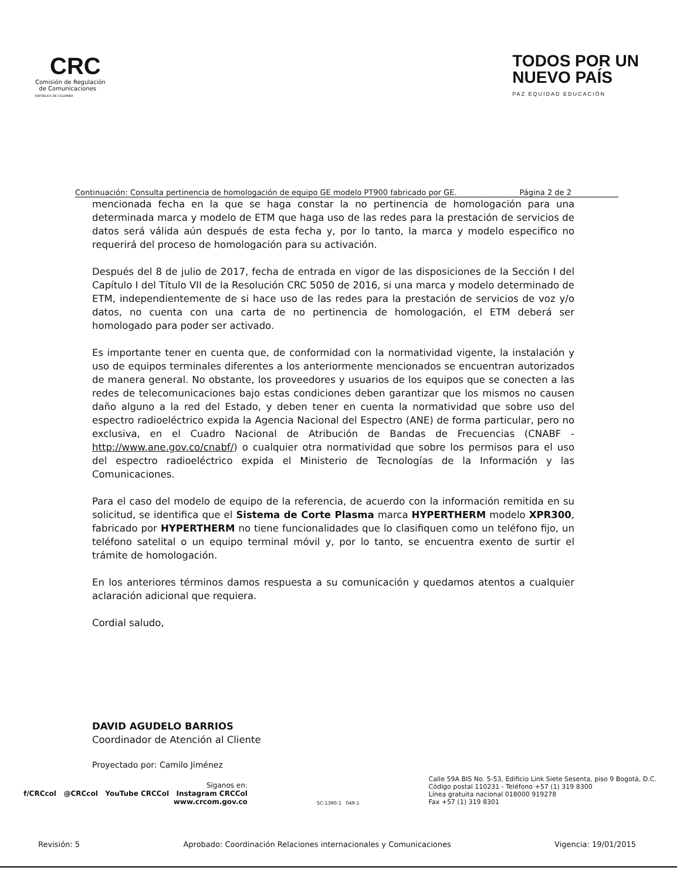CRC
Comisión de Regulación
de Comunicaciones
REPÚBLICA DE COLOMBIA
TODOS POR UN
NUEVO PAÍS
PAZ EQUIDAD EDUCACIÓN
Continuación: Consulta pertinencia de homologación de equipo GE modelo PT900 fabricado por GE. Página 2 de 2
mencionada fecha en la que se haga constar la no pertinencia de homologación para una determinada marca y modelo de ETM que haga uso de las redes para la prestación de servicios de datos será válida aún después de esta fecha y, por lo tanto, la marca y modelo especifico no requerirá del proceso de homologación para su activación.
Después del 8 de julio de 2017, fecha de entrada en vigor de las disposiciones de la Sección I del Capítulo I del Título VII de la Resolución CRC 5050 de 2016, si una marca y modelo determinado de ETM, independientemente de si hace uso de las redes para la prestación de servicios de voz y/o datos, no cuenta con una carta de no pertinencia de homologación, el ETM deberá ser homologado para poder ser activado.
Es importante tener en cuenta que, de conformidad con la normatividad vigente, la instalación y uso de equipos terminales diferentes a los anteriormente mencionados se encuentran autorizados de manera general. No obstante, los proveedores y usuarios de los equipos que se conecten a las redes de telecomunicaciones bajo estas condiciones deben garantizar que los mismos no causen daño alguno a la red del Estado, y deben tener en cuenta la normatividad que sobre uso del espectro radioeléctrico expida la Agencia Nacional del Espectro (ANE) de forma particular, pero no exclusiva, en el Cuadro Nacional de Atribución de Bandas de Frecuencias (CNABF - http://www.ane.gov.co/cnabf/) o cualquier otra normatividad que sobre los permisos para el uso del espectro radioeléctrico expida el Ministerio de Tecnologías de la Información y las Comunicaciones.
Para el caso del modelo de equipo de la referencia, de acuerdo con la información remitida en su solicitud, se identifica que el Sistema de Corte Plasma marca HYPERTHERM modelo XPR300, fabricado por HYPERTHERM no tiene funcionalidades que lo clasifiquen como un teléfono fijo, un teléfono satelital o un equipo terminal móvil y, por lo tanto, se encuentra exento de surtir el trámite de homologación.
En los anteriores términos damos respuesta a su comunicación y quedamos atentos a cualquier aclaración adicional que requiera.
Cordial saludo,
DAVID AGUDELO BARRIOS
Coordinador de Atención al Cliente
Proyectado por: Camilo Jiménez
Síganos en:
f/CRCcol @CRCcol YouTube CRCCol Instagram CRCCol
www.crcom.gov.co
SC-1390-1 049-1
Calle 59A BIS No. 5-53, Edificio Link Siete Sesenta, piso 9 Bogotá, D.C.
Código postal 110231 - Teléfono +57 (1) 319 8300
Línea gratuita nacional 018000 919278
Fax +57 (1) 319 8301
Revisión: 5 Aprobado: Coordinación Relaciones internacionales y Comunicaciones Vigencia: 19/01/2015